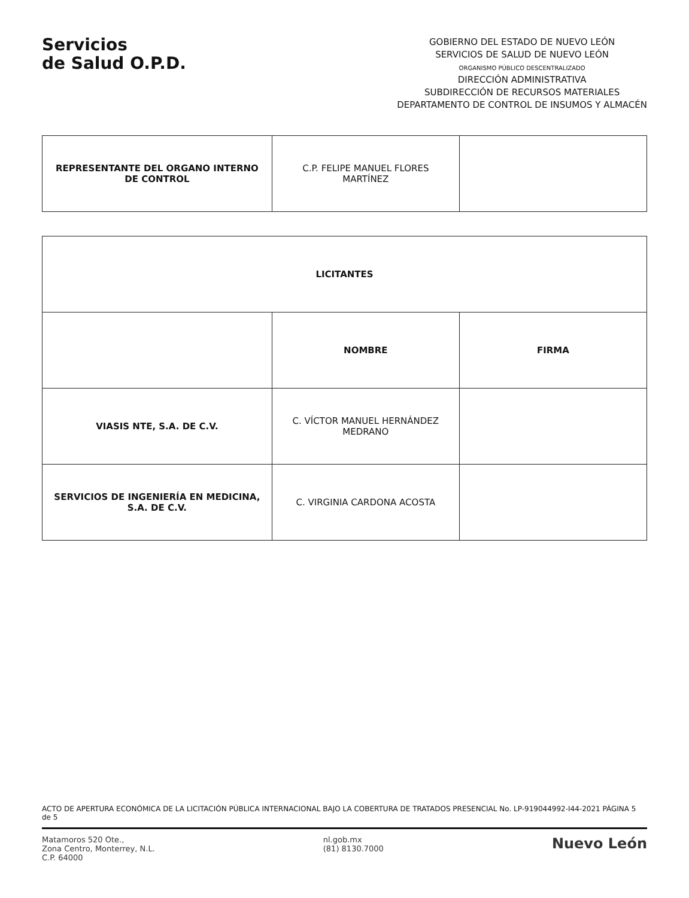Servicios
de Salud O.P.D.
GOBIERNO DEL ESTADO DE NUEVO LEÓN
SERVICIOS DE SALUD DE NUEVO LEÓN
ORGANISMO PÚBLICO DESCENTRALIZADO
DIRECCIÓN ADMINISTRATIVA
SUBDIRECCIÓN DE RECURSOS MATERIALES
DEPARTAMENTO DE CONTROL DE INSUMOS Y ALMACÉN
| REPRESENTANTE DEL ORGANO INTERNO DE CONTROL | C.P. FELIPE MANUEL FLORES MARTÍNEZ | |
| LICITANTES | | |
| --- | --- | --- |
| | NOMBRE | FIRMA |
| VIASIS NTE, S.A. DE C.V. | C. VÍCTOR MANUEL HERNÁNDEZ MEDRANO | |
| SERVICIOS DE INGENIERÍA EN MEDICINA, S.A. DE C.V. | C. VIRGINIA CARDONA ACOSTA | |
ACTO DE APERTURA ECONÓMICA DE LA LICITACIÓN PÚBLICA INTERNACIONAL BAJO LA COBERTURA DE TRATADOS PRESENCIAL No. LP-919044992-I44-2021 PÁGINA 5 de 5
Matamoros 520 Ote.,
Zona Centro, Monterrey, N.L.
C.P. 64000
nl.gob.mx
(81) 8130.7000
Nuevo León